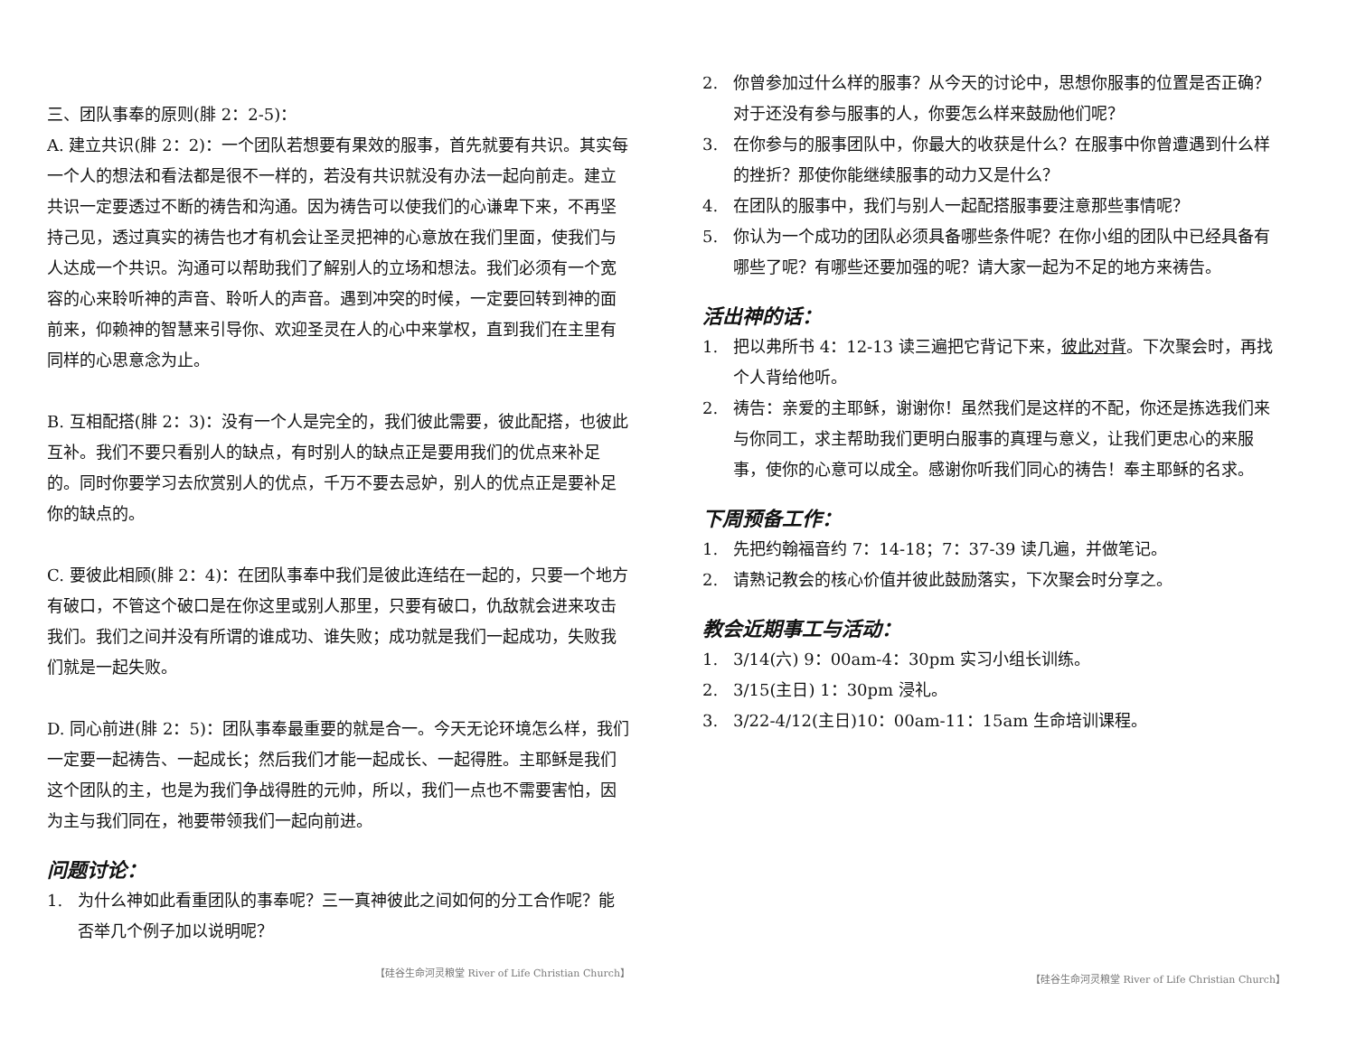三、团队事奉的原则(腓 2：2-5)：
A. 建立共识(腓 2：2)：一个团队若想要有果效的服事，首先就要有共识。其实每一个人的想法和看法都是很不一样的，若没有共识就没有办法一起向前走。建立共识一定要透过不断的祷告和沟通。因为祷告可以使我们的心谦卑下来，不再坚持己见，透过真实的祷告也才有机会让圣灵把神的心意放在我们里面，使我们与人达成一个共识。沟通可以帮助我们了解别人的立场和想法。我们必须有一个宽容的心来聆听神的声音、聆听人的声音。遇到冲突的时候，一定要回转到神的面前来，仰赖神的智慧来引导你、欢迎圣灵在人的心中来掌权，直到我们在主里有同样的心思意念为止。
B. 互相配搭(腓 2：3)：没有一个人是完全的，我们彼此需要，彼此配搭，也彼此互补。我们不要只看别人的缺点，有时别人的缺点正是要用我们的优点来补足的。同时你要学习去欣赏别人的优点，千万不要去忌妒，别人的优点正是要补足你的缺点的。
C. 要彼此相顾(腓 2：4)：在团队事奉中我们是彼此连结在一起的，只要一个地方有破口，不管这个破口是在你这里或别人那里，只要有破口，仇敌就会进来攻击我们。我们之间并没有所谓的谁成功、谁失败；成功就是我们一起成功，失败我们就是一起失败。
D. 同心前进(腓 2：5)：团队事奉最重要的就是合一。今天无论环境怎么样，我们一定要一起祷告、一起成长；然后我们才能一起成长、一起得胜。主耶稣是我们这个团队的主，也是为我们争战得胜的元帅，所以，我们一点也不需要害怕，因为主与我们同在，祂要带领我们一起向前进。
问题讨论：
1. 为什么神如此看重团队的事奉呢？三一真神彼此之间如何的分工合作呢？能否举几个例子加以说明呢？
【硅谷生命河灵粮堂 River of Life Christian Church】
2. 你曾参加过什么样的服事？从今天的讨论中，思想你服事的位置是否正确？对于还没有参与服事的人，你要怎么样来鼓励他们呢？
3. 在你参与的服事团队中，你最大的收获是什么？在服事中你曾遭遇到什么样的挫折？那使你能继续服事的动力又是什么？
4. 在团队的服事中，我们与别人一起配搭服事要注意那些事情呢？
5. 你认为一个成功的团队必须具备哪些条件呢？在你小组的团队中已经具备有哪些了呢？有哪些还要加强的呢？请大家一起为不足的地方来祷告。
活出神的话：
1. 把以弗所书 4：12-13 读三遍把它背记下来，彼此对背。下次聚会时，再找个人背给他听。
2. 祷告：亲爱的主耶稣，谢谢你！虽然我们是这样的不配，你还是拣选我们来与你同工，求主帮助我们更明白服事的真理与意义，让我们更忠心的来服事，使你的心意可以成全。感谢你听我们同心的祷告！奉主耶稣的名求。
下周预备工作：
1. 先把约翰福音约 7：14-18；7：37-39 读几遍，并做笔记。
2. 请熟记教会的核心价值并彼此鼓励落实，下次聚会时分享之。
教会近期事工与活动：
1. 3/14(六) 9：00am-4：30pm 实习小组长训练。
2. 3/15(主日) 1：30pm 浸礼。
3. 3/22-4/12(主日)10：00am-11：15am 生命培训课程。
【硅谷生命河灵粮堂 River of Life Christian Church】